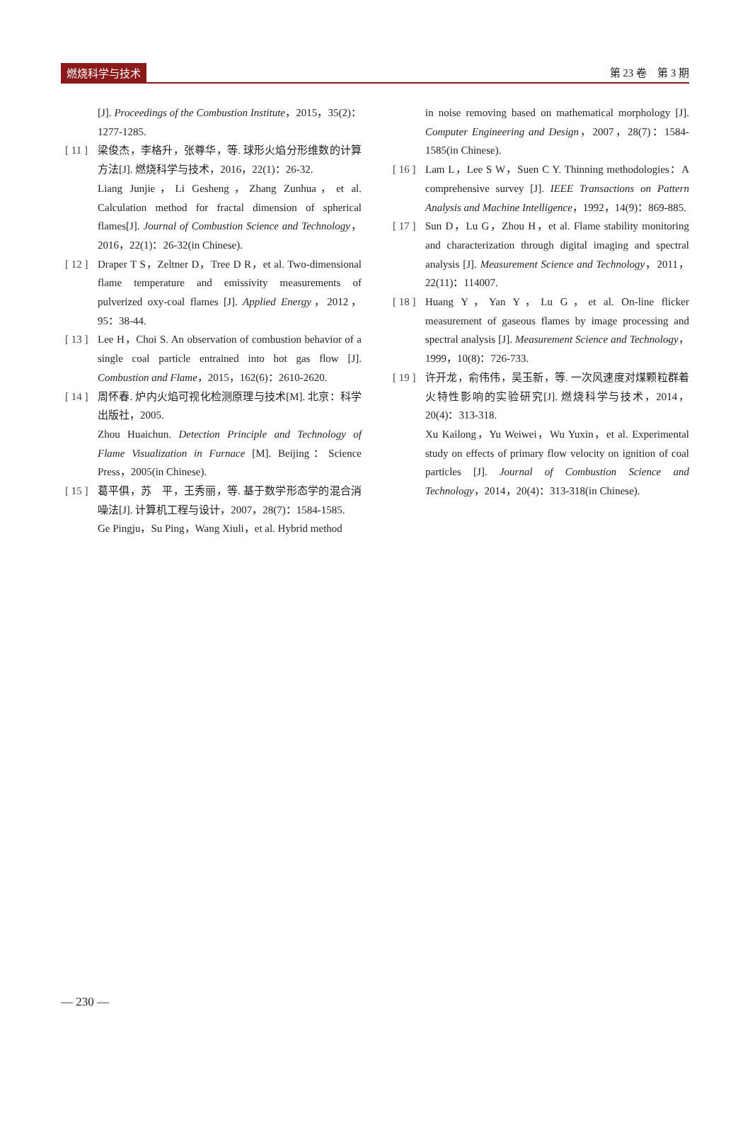燃烧科学与技术 第 23 卷　第 3 期
[J]. Proceedings of the Combustion Institute，2015，35(2)：1277-1285.
[ 11 ] 梁俊杰，李格升，张尊华，等. 球形火焰分形维数的计算方法[J]. 燃烧科学与技术，2016，22(1)：26-32.
Liang Junjie，Li Gesheng，Zhang Zunhua，et al. Calculation method for fractal dimension of spherical flames[J]. Journal of Combustion Science and Technology，2016，22(1)：26-32(in Chinese).
[ 12 ] Draper T S，Zeltner D，Tree D R，et al. Two-dimensional flame temperature and emissivity measurements of pulverized oxy-coal flames [J]. Applied Energy，2012，95：38-44.
[ 13 ] Lee H，Choi S. An observation of combustion behavior of a single coal particle entrained into hot gas flow [J]. Combustion and Flame，2015，162(6)：2610-2620.
[ 14 ] 周怀春. 炉内火焰可视化检测原理与技术[M]. 北京：科学出版社，2005.
Zhou Huaichun. Detection Principle and Technology of Flame Visualization in Furnace [M]. Beijing：Science Press，2005(in Chinese).
[ 15 ] 葛平俱，苏　平，王秀丽，等. 基于数学形态学的混合消噪法[J]. 计算机工程与设计，2007，28(7)：1584-1585.
Ge Pingju，Su Ping，Wang Xiuli，et al. Hybrid method
in noise removing based on mathematical morphology [J]. Computer Engineering and Design，2007，28(7)：1584-1585(in Chinese).
[ 16 ] Lam L，Lee S W，Suen C Y. Thinning methodologies：A comprehensive survey [J]. IEEE Transactions on Pattern Analysis and Machine Intelligence，1992，14(9)：869-885.
[ 17 ] Sun D，Lu G，Zhou H，et al. Flame stability monitoring and characterization through digital imaging and spectral analysis [J]. Measurement Science and Technology，2011，22(11)：114007.
[ 18 ] Huang Y，Yan Y，Lu G，et al. On-line flicker measurement of gaseous flames by image processing and spectral analysis [J]. Measurement Science and Technology，1999，10(8)：726-733.
[ 19 ] 许开龙，俞伟伟，吴玉新，等. 一次风速度对煤颗粒群着火特性影响的实验研究[J]. 燃烧科学与技术，2014，20(4)：313-318.
Xu Kailong，Yu Weiwei，Wu Yuxin，et al. Experimental study on effects of primary flow velocity on ignition of coal particles [J]. Journal of Combustion Science and Technology，2014，20(4)：313-318(in Chinese).
— 230 —